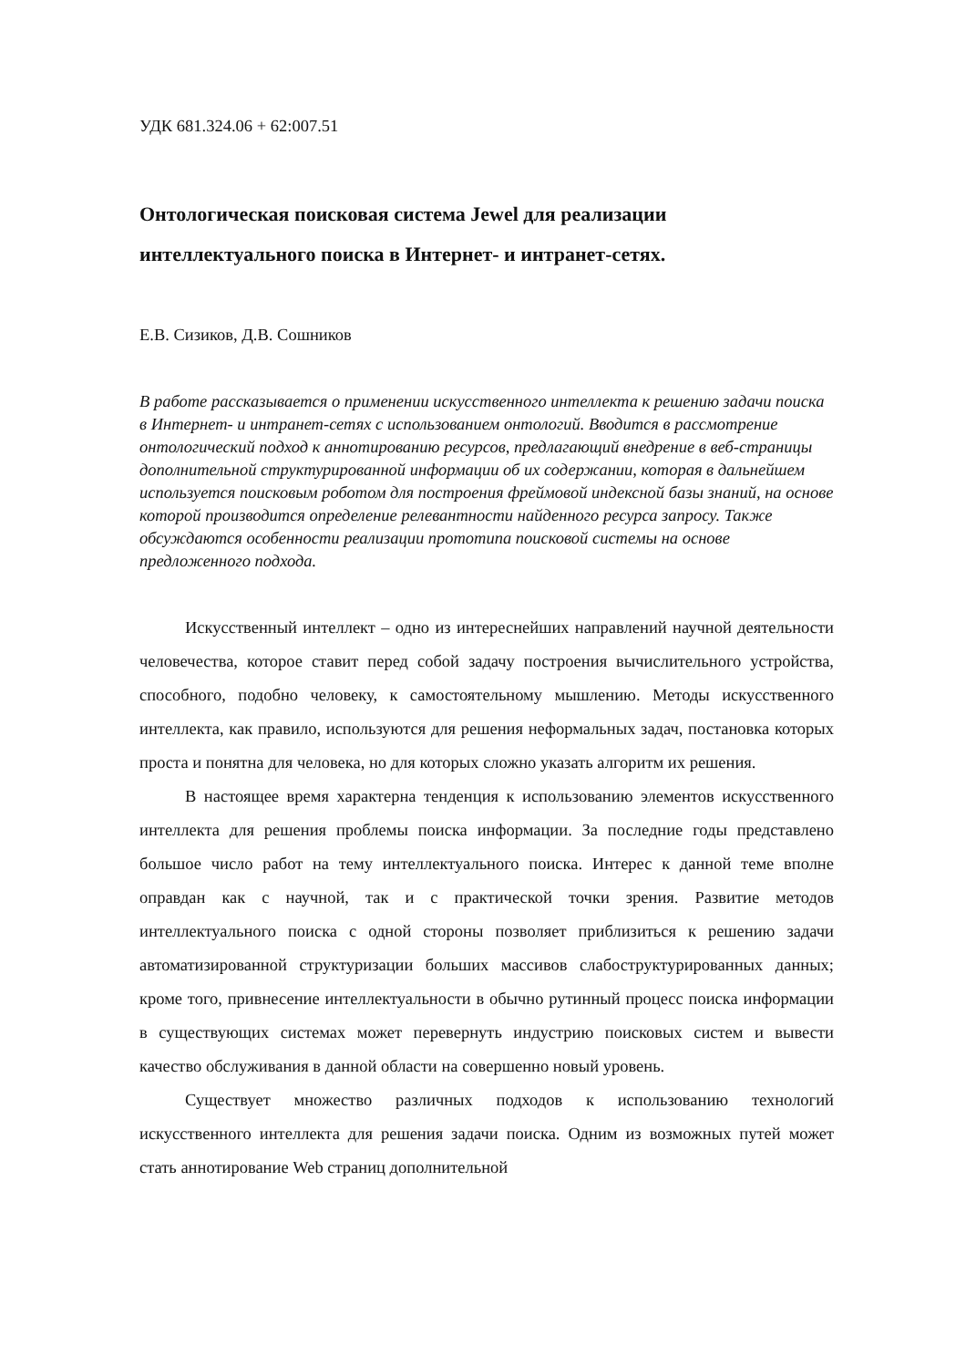УДК 681.324.06 + 62:007.51
Онтологическая поисковая система Jewel для реализации интеллектуального поиска в Интернет- и интранет-сетях.
Е.В. Сизиков, Д.В. Сошников
В работе рассказывается о применении искусственного интеллекта к решению задачи поиска в Интернет- и интранет-сетях с использованием онтологий. Вводится в рассмотрение онтологический подход к аннотированию ресурсов, предлагающий внедрение в веб-страницы дополнительной структурированной информации об их содержании, которая в дальнейшем используется поисковым роботом для построения фреймовой индексной базы знаний, на основе которой производится определение релевантности найденного ресурса запросу. Также обсуждаются особенности реализации прототипа поисковой системы на основе предложенного подхода.
Искусственный интеллект – одно из интереснейших направлений научной деятельности человечества, которое ставит перед собой задачу построения вычислительного устройства, способного, подобно человеку, к самостоятельному мышлению. Методы искусственного интеллекта, как правило, используются для решения неформальных задач, постановка которых проста и понятна для человека, но для которых сложно указать алгоритм их решения.
В настоящее время характерна тенденция к использованию элементов искусственного интеллекта для решения проблемы поиска информации. За последние годы представлено большое число работ на тему интеллектуального поиска. Интерес к данной теме вполне оправдан как с научной, так и с практической точки зрения. Развитие методов интеллектуального поиска с одной стороны позволяет приблизиться к решению задачи автоматизированной структуризации больших массивов слабоструктурированных данных; кроме того, привнесение интеллектуальности в обычно рутинный процесс поиска информации в существующих системах может перевернуть индустрию поисковых систем и вывести качество обслуживания в данной области на совершенно новый уровень.
Существует множество различных подходов к использованию технологий искусственного интеллекта для решения задачи поиска. Одним из возможных путей может стать аннотирование Web страниц дополнительной